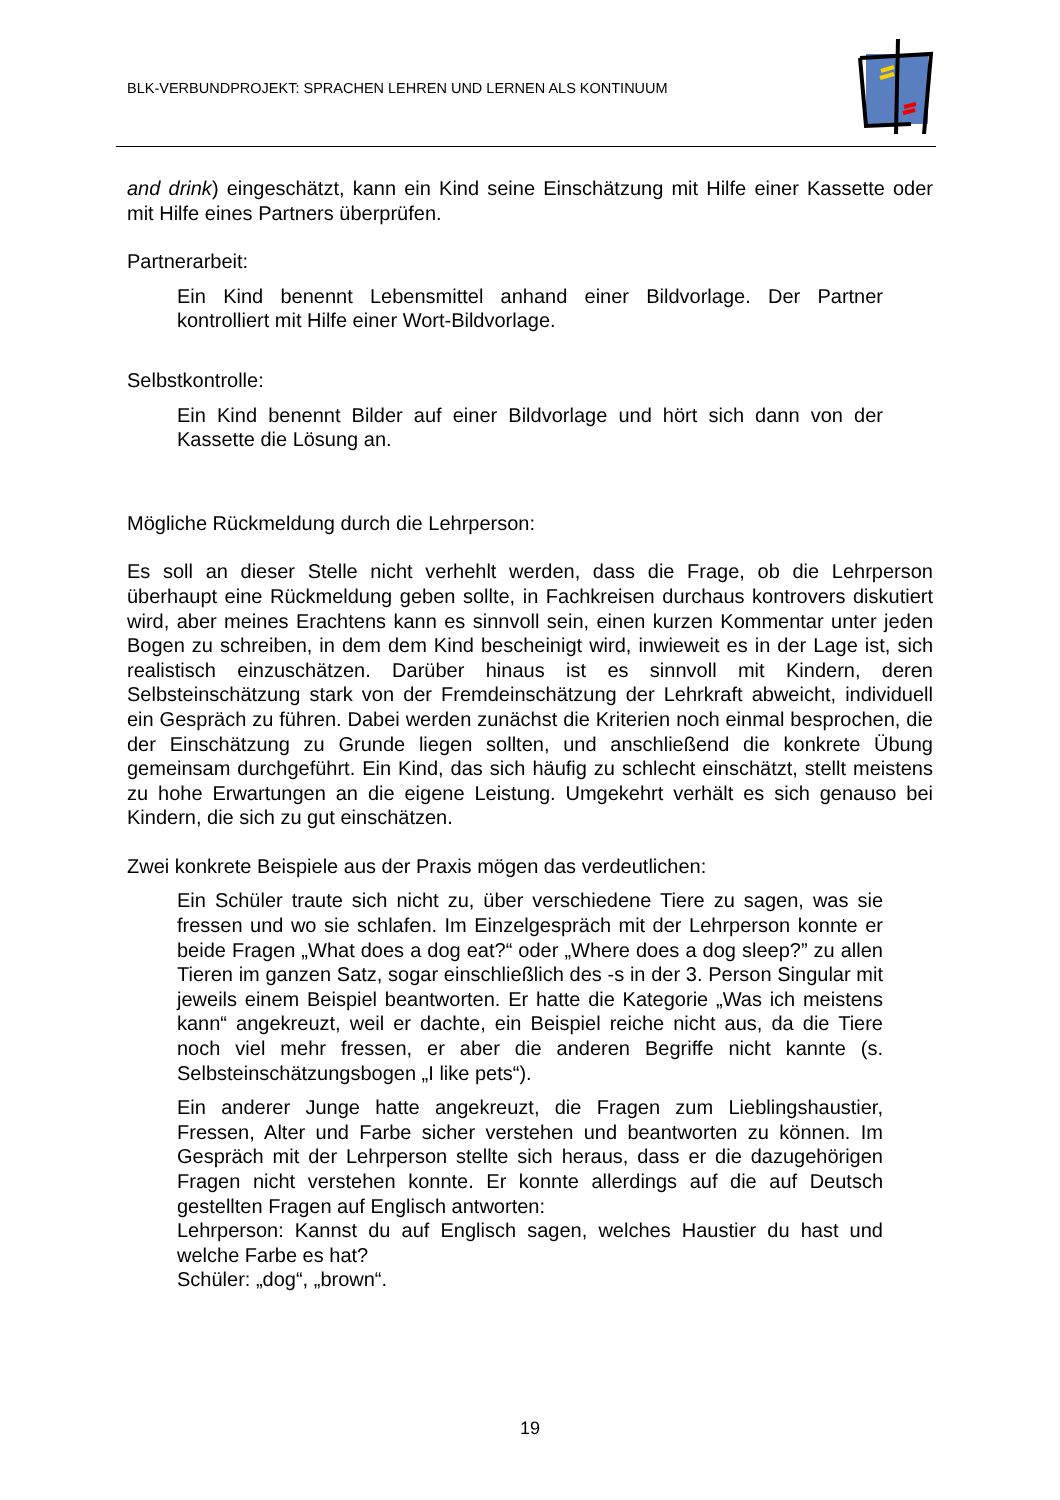BLK-VERBUNDPROJEKT: SPRACHEN LEHREN UND LERNEN ALS KONTINUUM
and drink) eingeschätzt, kann ein Kind seine Einschätzung mit Hilfe einer Kassette oder mit Hilfe eines Partners überprüfen.
Partnerarbeit:
Ein Kind benennt Lebensmittel anhand einer Bildvorlage. Der Partner kontrolliert mit Hilfe einer Wort-Bildvorlage.
Selbstkontrolle:
Ein Kind benennt Bilder auf einer Bildvorlage und hört sich dann von der Kassette die Lösung an.
Mögliche Rückmeldung durch die Lehrperson:
Es soll an dieser Stelle nicht verhehlt werden, dass die Frage, ob die Lehrperson überhaupt eine Rückmeldung geben sollte, in Fachkreisen durchaus kontrovers diskutiert wird, aber meines Erachtens kann es sinnvoll sein, einen kurzen Kommentar unter jeden Bogen zu schreiben, in dem dem Kind bescheinigt wird, inwieweit es in der Lage ist, sich realistisch einzuschätzen. Darüber hinaus ist es sinnvoll mit Kindern, deren Selbsteinschätzung stark von der Fremdeinschätzung der Lehrkraft abweicht, individuell ein Gespräch zu führen. Dabei werden zunächst die Kriterien noch einmal besprochen, die der Einschätzung zu Grunde liegen sollten, und anschließend die konkrete Übung gemeinsam durchgeführt. Ein Kind, das sich häufig zu schlecht einschätzt, stellt meistens zu hohe Erwartungen an die eigene Leistung. Umgekehrt verhält es sich genauso bei Kindern, die sich zu gut einschätzen.
Zwei konkrete Beispiele aus der Praxis mögen das verdeutlichen:
Ein Schüler traute sich nicht zu, über verschiedene Tiere zu sagen, was sie fressen und wo sie schlafen. Im Einzelgespräch mit der Lehrperson konnte er beide Fragen „What does a dog eat?“ oder „Where does a dog sleep?” zu allen Tieren im ganzen Satz, sogar einschließlich des -s in der 3. Person Singular mit jeweils einem Beispiel beantworten. Er hatte die Kategorie „Was ich meistens kann“ angekreuzt, weil er dachte, ein Beispiel reiche nicht aus, da die Tiere noch viel mehr fressen, er aber die anderen Begriffe nicht kannte (s. Selbsteinschätzungsbogen „I like pets“).
Ein anderer Junge hatte angekreuzt, die Fragen zum Lieblingshaustier, Fressen, Alter und Farbe sicher verstehen und beantworten zu können. Im Gespräch mit der Lehrperson stellte sich heraus, dass er die dazugehörigen Fragen nicht verstehen konnte. Er konnte allerdings auf die auf Deutsch gestellten Fragen auf Englisch antworten:
Lehrperson: Kannst du auf Englisch sagen, welches Haustier du hast und welche Farbe es hat?
Schüler: „dog“, „brown“.
19